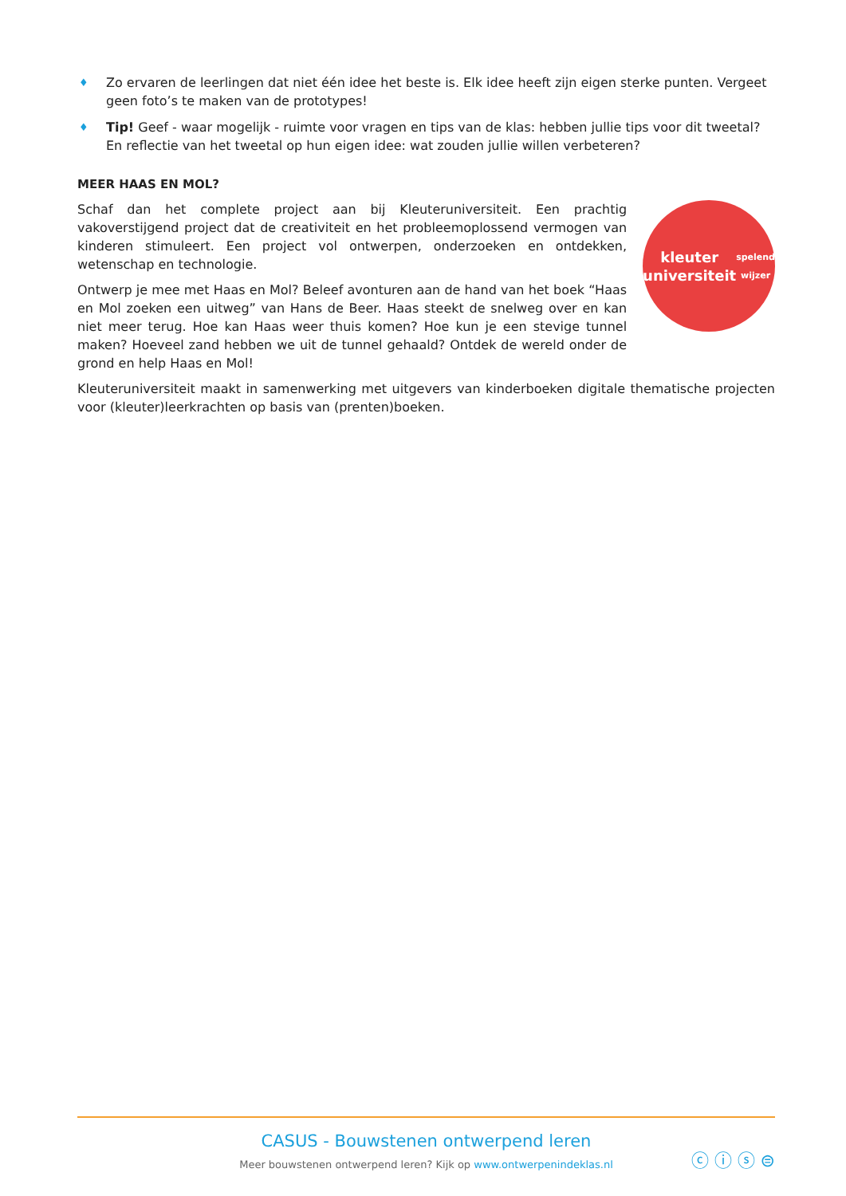♦ Zo ervaren de leerlingen dat niet één idee het beste is. Elk idee heeft zijn eigen sterke punten. Vergeet geen foto’s te maken van de prototypes!
♦ Tip! Geef - waar mogelijk - ruimte voor vragen en tips van de klas: hebben jullie tips voor dit tweetal? En reflectie van het tweetal op hun eigen idee: wat zouden jullie willen verbeteren?
MEER HAAS EN MOL?
Schaf dan het complete project aan bij Kleuteruniversiteit. Een prachtig vakoverstijgend project dat de creativiteit en het probleemoplossend vermogen van kinderen stimuleert. Een project vol ontwerpen, onderzoeken en ontdekken, wetenschap en technologie.
Ontwerp je mee met Haas en Mol? Beleef avonturen aan de hand van het boek “Haas en Mol zoeken een uitweg” van Hans de Beer. Haas steekt de snelweg over en kan niet meer terug. Hoe kan Haas weer thuis komen? Hoe kun je een stevige tunnel maken? Hoeveel zand hebben we uit de tunnel gehaald? Ontdek de wereld onder de grond en help Haas en Mol!
kleuter universiteit
spelend wijzer
Kleuteruniversiteit maakt in samenwerking met uitgevers van kinderboeken digitale thematische projecten voor (kleuter)leerkrachten op basis van (prenten)boeken.
CASUS - Bouwstenen ontwerpend leren
Meer bouwstenen ontwerpend leren? Kijk op www.ontwerpenindeklas.nl
ⓒ ⓘ ⓢ ⊜